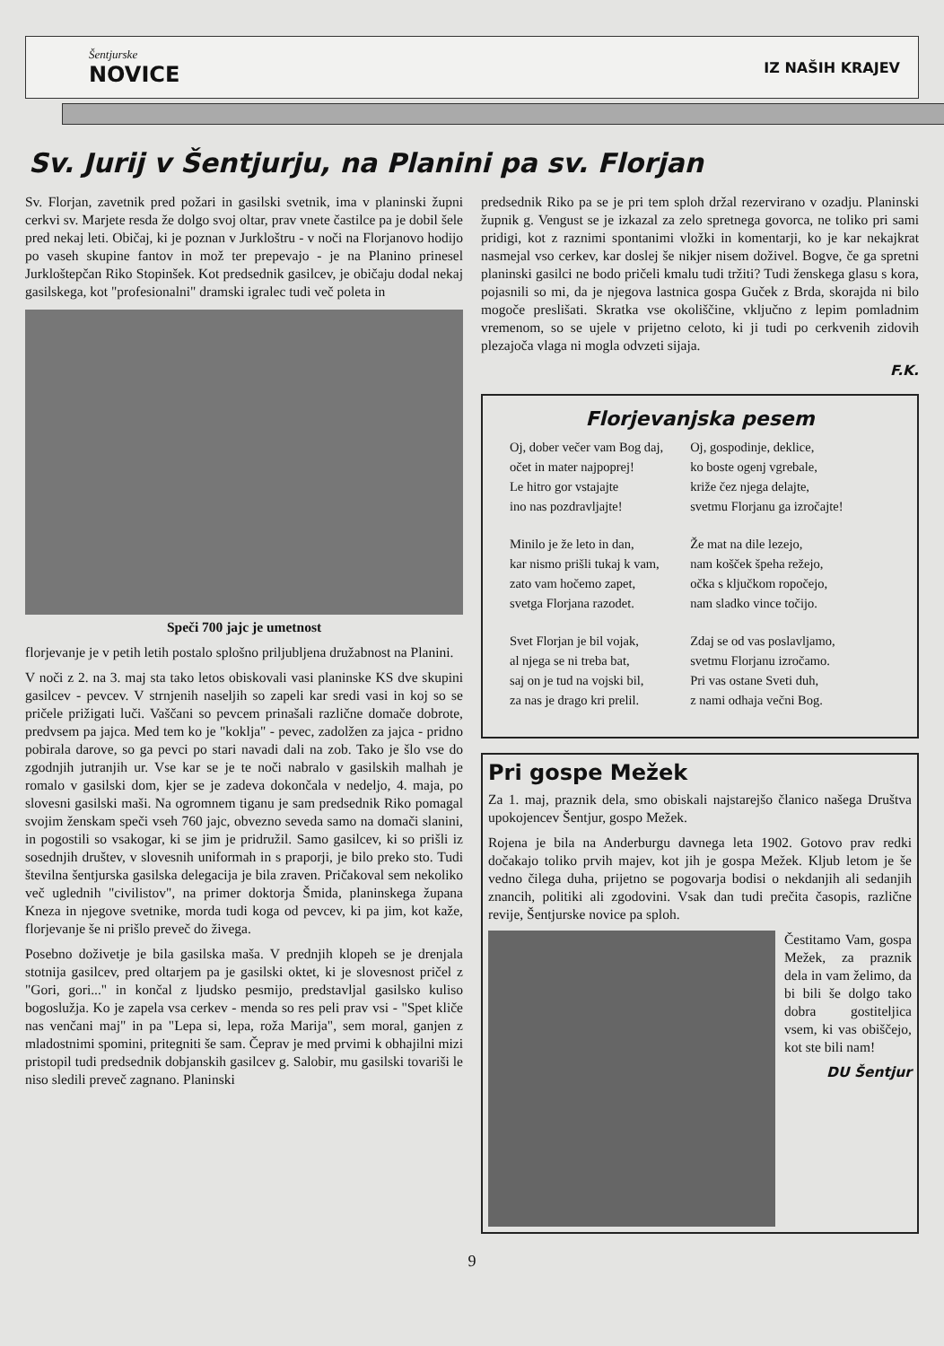Šentjurske
NOVICE
IZ NAŠIH KRAJEV
Sv. Jurij v Šentjurju, na Planini pa sv. Florjan
Sv. Florjan, zavetnik pred požari in gasilski svetnik, ima v planinski župni cerkvi sv. Marjete resda že dolgo svoj oltar, prav vnete častilce pa je dobil šele pred nekaj leti. Običaj, ki je poznan v Jurkloštru - v noči na Florjanovo hodijo po vaseh skupine fantov in mož ter prepevajo - je na Planino prinesel Jurkloštерčan Riko Stopinšek. Kot predsednik gasilcev, je običaju dodal nekaj gasilskega, kot "profesionalni" dramski igralec tudi več poleta in
Speči 700 jajc je umetnost
florjevanje je v petih letih postalo splošno priljubljena družabnost na Planini.
V noči z 2. na 3. maj sta tako letos obiskovali vasi planinske KS dve skupini gasilcev - pevcev. V strnjenih naseljih so zapeli kar sredi vasi in koj so se pričele prižigati luči. Vaščani so pevcem prinašali različne domače dobrote, predvsem pa jajca. Med tem ko je "koklja" - pevec, zadolžen za jajca - pridno pobirala darove, so ga pevci po stari navadi dali na zob. Tako je šlo vse do zgodnjih jutranjih ur. Vse kar se je te noči nabralo v gasilskih malhah je romalo v gasilski dom, kjer se je zadeva dokončala v nedeljo, 4. maja, po slovesni gasilski maši. Na ogromnem tiganu je sam predsednik Riko pomagal svojim ženskam speči vseh 760 jajc, obvezno seveda samo na domači slanini, in pogostili so vsakogar, ki se jim je pridružil. Samo gasilcev, ki so prišli iz sosednjih društev, v slovesnih uniformah in s praporji, je bilo preko sto. Tudi številna šentjurska gasilska delegacija je bila zraven. Pričakoval sem nekoliko več uglednih "civilistov", na primer doktorja Šmida, planinskega župana Kneza in njegove svetnike, morda tudi koga od pevcev, ki pa jim, kot kaže, florjevanje še ni prišlo preveč do živega.
Posebno doživetje je bila gasilska maša. V prednjih klopeh se je drenjala stotnija gasilcev, pred oltarjem pa je gasilski oktet, ki je slovesnost pričel z "Gori, gori..." in končal z ljudsko pesmijo, predstavljal gasilsko kuliso bogoslužja. Ko je zapela vsa cerkev - menda so res peli prav vsi - "Spet kliče nas venčani maj" in pa "Lepa si, lepa, roža Marija", sem moral, ganjen z mladostnimi spomini, pritegniti še sam. Čeprav je med prvimi k obhajilni mizi pristopil tudi predsednik dobjanskih gasilcev g. Salobir, mu gasilski tovariši le niso sledili preveč zagnano. Planinski
predsednik Riko pa se je pri tem sploh držal rezervirano v ozadju. Planinski župnik g. Vengust se je izkazal za zelo spretnega govorca, ne toliko pri sami pridigi, kot z raznimi spontanimi vložki in komentarji, ko je kar nekajkrat nasmejal vso cerkev, kar doslej še nikjer nisem doživel. Bogve, če ga spretni planinski gasilci ne bodo pričeli kmalu tudi tržiti? Tudi ženskega glasu s kora, pojasnili so mi, da je njegova lastnica gospa Guček z Brda, skorajda ni bilo mogoče preslišati. Skratka vse okoliščine, vključno z lepim pomladnim vremenom, so se ujele v prijetno celoto, ki ji tudi po cerkvenih zidovih plezajoča vlaga ni mogla odvzeti sijaja.
F.K.
Florjevanjska pesem
Oj, dober večer vam Bog daj,
očet in mater najpoprej!
Le hitro gor vstajajte
ino nas pozdravljajte!
Minilo je že leto in dan,
kar nismo prišli tukaj k vam,
zato vam hočemo zapet,
svetga Florjana razodet.
Svet Florjan je bil vojak,
al njega se ni treba bat,
saj on je tud na vojski bil,
za nas je drago kri prelil.
Oj, gospodinje, deklice,
ko boste ogenj vgrebale,
križe čez njega delajte,
svetmu Florjanu ga izročajte!
Že mat na dile lezejo,
nam košček špeha režejo,
očka s ključkom ropočejo,
nam sladko vince točijo.
Zdaj se od vas poslavljamo,
svetmu Florjanu izročamo.
Pri vas ostane Sveti duh,
z nami odhaja večni Bog.
Pri gospe Mežek
Za 1. maj, praznik dela, smo obiskali najstarejšo članico našega Društva upokojencev Šentjur, gospo Mežek.
Rojena je bila na Anderburgu davnega leta 1902. Gotovo prav redki dočakajo toliko prvih majev, kot jih je gospa Mežek. Kljub letom je še vedno čilega duha, prijetno se pogovarja bodisi o nekdanjih ali sedanjih znancih, politiki ali zgodovini. Vsak dan tudi prečita časopis, različne revije, Šentjurske novice pa sploh.
Čestitamo Vam, gospa Mežek, za praznik dela in vam želimo, da bi bili še dolgo tako dobra gostiteljica vsem, ki vas obiščejo, kot ste bili nam!
DU Šentjur
9